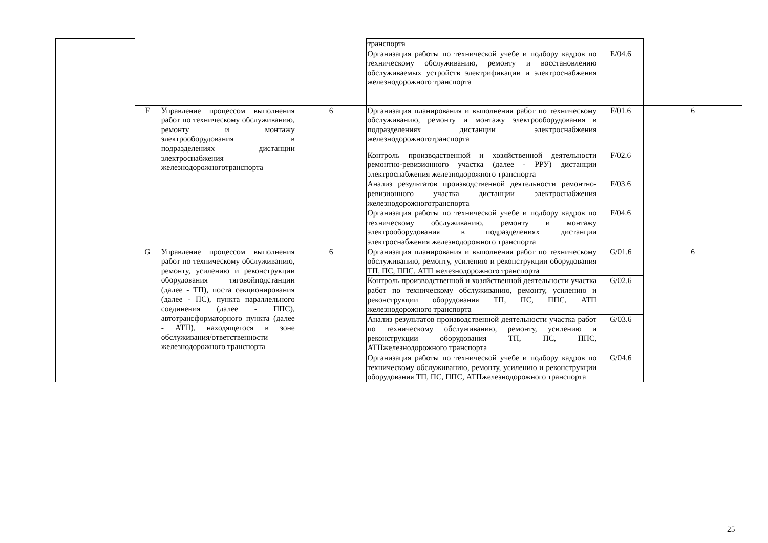| | | | | транспорта | | |
| | | | | Организация работы по технической учебе и подбору кадров по техническому обслуживанию, ремонту и восстановлению обслуживаемых устройств электрификации и электроснабжения железнодорожного транспорта | E/04.6 | |
| | F | Управление процессом выполнения работ по техническому обслуживанию, ремонту и монтажу электрооборудования в подразделениях дистанции электроснабжения железнодорожноготранспорта | 6 | Организация планирования и выполнения работ по техническому обслуживанию, ремонту и монтажу электрооборудования в подразделениях дистанции электроснабжения железнодорожноготранспорта | F/01.6 | 6 |
| | | | | Контроль производственной и хозяйственной деятельности ремонтно-ревизионного участка (далее - РРУ) дистанции электроснабжения железнодорожного транспорта | F/02.6 | |
| | | | | Анализ результатов производственной деятельности ремонтно-ревизионного участка дистанции электроснабжения железнодорожноготранспорта | F/03.6 | |
| | | | | Организация работы по технической учебе и подбору кадров по техническому обслуживанию, ремонту и монтажу электрооборудования в подразделениях дистанции электроснабжения железнодорожного транспорта | F/04.6 | |
| | G | Управление процессом выполнения работ по техническому обслуживанию, ремонту, усилению и реконструкции оборудования тяговойподстанции (далее - ТП), поста секционирования (далее - ПС), пункта параллельного соединения (далее - ППС), автотрансформаторного пункта (далее - АТП), находящегося в зоне обслуживания/ответственности железнодорожного транспорта | 6 | Организация планирования и выполнения работ по техническому обслуживанию, ремонту, усилению и реконструкции оборудования ТП, ПС, ППС, АТП железнодорожного транспорта | G/01.6 | 6 |
| | | | | Контроль производственной и хозяйственной деятельности участка работ по техническому обслуживанию, ремонту, усилению и реконструкции оборудования ТП, ПС, ППС, АТП железнодорожного транспорта | G/02.6 | |
| | | | | Анализ результатов производственной деятельности участка работ по техническому обслуживанию, ремонту, усилению и реконструкции оборудования ТП, ПС, ППС, АТПжелезнодорожного транспорта | G/03.6 | |
| | | | | Организация работы по технической учебе и подбору кадров по техническому обслуживанию, ремонту, усилению и реконструкции оборудования ТП, ПС, ППС, АТПжелезнодорожного транспорта | G/04.6 | |
25